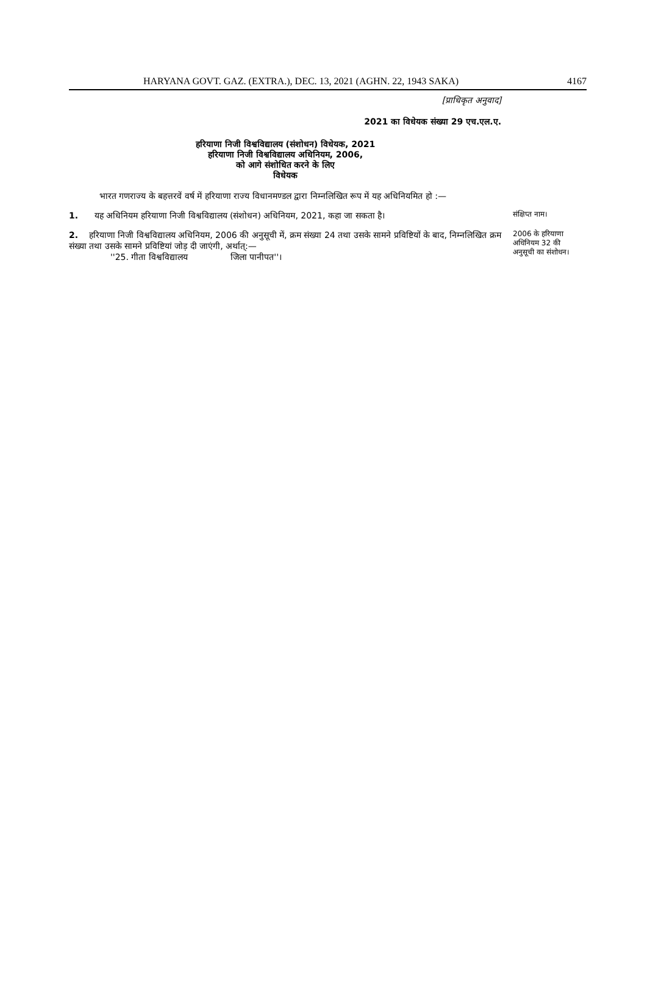HARYANA GOVT. GAZ. (EXTRA.), DEC. 13, 2021 (AGHN. 22, 1943 SAKA) 4167
[प्राधिकृत अनुवाद]
2021 का विधेयक संख्या 29 एच.एल.ए.
हरियाणा निजी विश्वविद्यालय (संशोधन) विधेयक, 2021
हरियाणा निजी विश्वविद्यालय अधिनियम, 2006,
को आगे संशोधित करने के लिए
विधेयक
भारत गणराज्य के बहत्तरवें वर्ष में हरियाणा राज्य विधानमण्डल द्वारा निम्नलिखित रूप में यह अधिनियमित हो :—
1. यह अधिनियम हरियाणा निजी विश्वविद्यालय (संशोधन) अधिनियम, 2021, कहा जा सकता है।
संक्षिप्त नाम।
2. हरियाणा निजी विश्वविद्यालय अधिनियम, 2006 की अनुसूची में, क्रम संख्या 24 तथा उसके सामने प्रविष्टियों के बाद, निम्नलिखित क्रम संख्या तथा उसके सामने प्रविष्टियां जोड़ दी जाएंगी, अर्थात्:—
''25. गीता विश्वविद्यालय जिला पानीपत''।
2006 के हरियाणा अधिनियम 32 की अनुसूची का संशोधन।